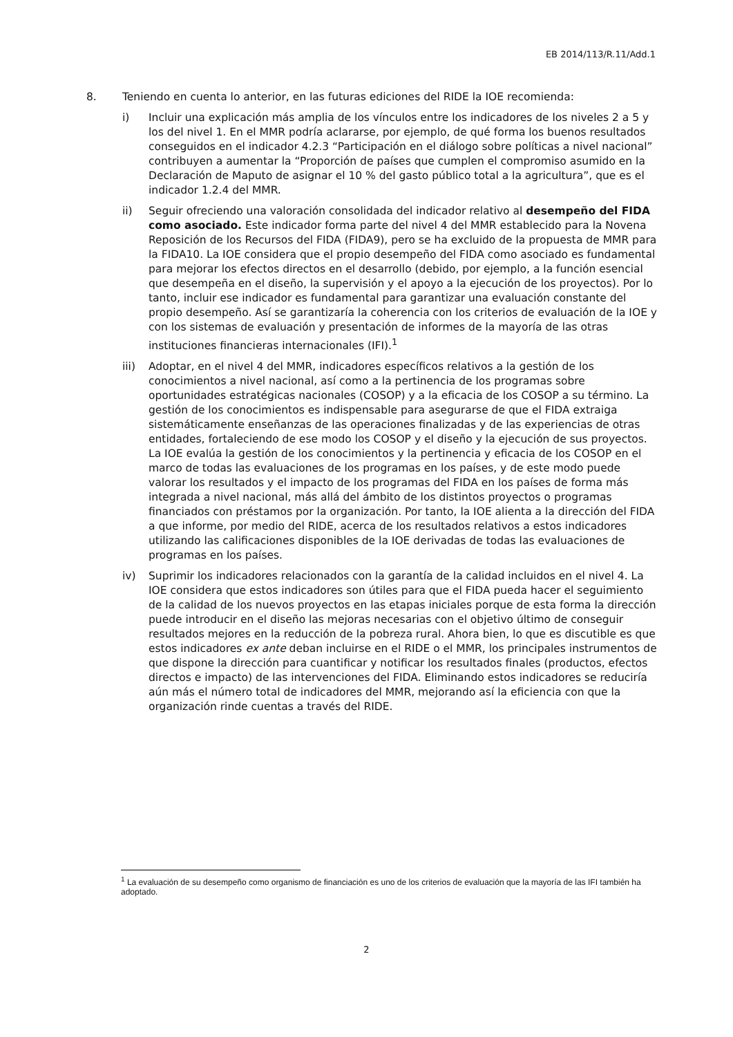EB 2014/113/R.11/Add.1
8. Teniendo en cuenta lo anterior, en las futuras ediciones del RIDE la IOE recomienda:
i) Incluir una explicación más amplia de los vínculos entre los indicadores de los niveles 2 a 5 y los del nivel 1. En el MMR podría aclararse, por ejemplo, de qué forma los buenos resultados conseguidos en el indicador 4.2.3 “Participación en el diálogo sobre políticas a nivel nacional” contribuyen a aumentar la “Proporción de países que cumplen el compromiso asumido en la Declaración de Maputo de asignar el 10 % del gasto público total a la agricultura”, que es el indicador 1.2.4 del MMR.
ii) Seguir ofreciendo una valoración consolidada del indicador relativo al desempeño del FIDA como asociado. Este indicador forma parte del nivel 4 del MMR establecido para la Novena Reposición de los Recursos del FIDA (FIDA9), pero se ha excluido de la propuesta de MMR para la FIDA10. La IOE considera que el propio desempeño del FIDA como asociado es fundamental para mejorar los efectos directos en el desarrollo (debido, por ejemplo, a la función esencial que desempeña en el diseño, la supervisión y el apoyo a la ejecución de los proyectos). Por lo tanto, incluir ese indicador es fundamental para garantizar una evaluación constante del propio desempeño. Así se garantizaría la coherencia con los criterios de evaluación de la IOE y con los sistemas de evaluación y presentación de informes de la mayoría de las otras instituciones financieras internacionales (IFI).<sup>1</sup>
iii) Adoptar, en el nivel 4 del MMR, indicadores específicos relativos a la gestión de los conocimientos a nivel nacional, así como a la pertinencia de los programas sobre oportunidades estratégicas nacionales (COSOP) y a la eficacia de los COSOP a su término. La gestión de los conocimientos es indispensable para asegurarse de que el FIDA extraiga sistemáticamente enseñanzas de las operaciones finalizadas y de las experiencias de otras entidades, fortaleciendo de ese modo los COSOP y el diseño y la ejecución de sus proyectos. La IOE evalúa la gestión de los conocimientos y la pertinencia y eficacia de los COSOP en el marco de todas las evaluaciones de los programas en los países, y de este modo puede valorar los resultados y el impacto de los programas del FIDA en los países de forma más integrada a nivel nacional, más allá del ámbito de los distintos proyectos o programas financiados con préstamos por la organización. Por tanto, la IOE alienta a la dirección del FIDA a que informe, por medio del RIDE, acerca de los resultados relativos a estos indicadores utilizando las calificaciones disponibles de la IOE derivadas de todas las evaluaciones de programas en los países.
iv) Suprimir los indicadores relacionados con la garantía de la calidad incluidos en el nivel 4. La IOE considera que estos indicadores son útiles para que el FIDA pueda hacer el seguimiento de la calidad de los nuevos proyectos en las etapas iniciales porque de esta forma la dirección puede introducir en el diseño las mejoras necesarias con el objetivo último de conseguir resultados mejores en la reducción de la pobreza rural. Ahora bien, lo que es discutible es que estos indicadores ex ante deban incluirse en el RIDE o el MMR, los principales instrumentos de que dispone la dirección para cuantificar y notificar los resultados finales (productos, efectos directos e impacto) de las intervenciones del FIDA. Eliminando estos indicadores se reduciría aún más el número total de indicadores del MMR, mejorando así la eficiencia con que la organización rinde cuentas a través del RIDE.
<sup>1</sup> La evaluación de su desempeño como organismo de financiación es uno de los criterios de evaluación que la mayoría de las IFI también ha adoptado.
2